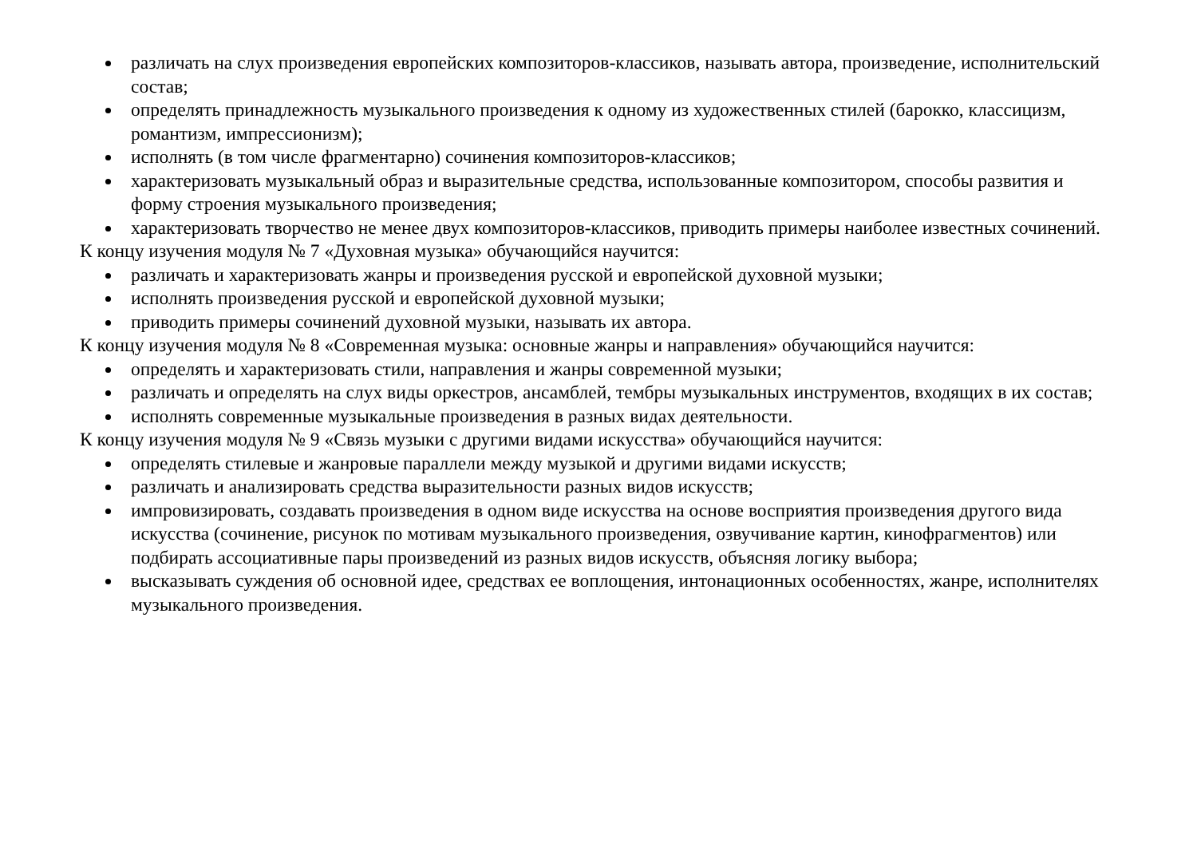различать на слух произведения европейских композиторов-классиков, называть автора, произведение, исполнительский состав;
определять принадлежность музыкального произведения к одному из художественных стилей (барокко, классицизм, романтизм, импрессионизм);
исполнять (в том числе фрагментарно) сочинения композиторов-классиков;
характеризовать музыкальный образ и выразительные средства, использованные композитором, способы развития и форму строения музыкального произведения;
характеризовать творчество не менее двух композиторов-классиков, приводить примеры наиболее известных сочинений.
К концу изучения модуля № 7 «Духовная музыка» обучающийся научится:
различать и характеризовать жанры и произведения русской и европейской духовной музыки;
исполнять произведения русской и европейской духовной музыки;
приводить примеры сочинений духовной музыки, называть их автора.
К концу изучения модуля № 8 «Современная музыка: основные жанры и направления» обучающийся научится:
определять и характеризовать стили, направления и жанры современной музыки;
различать и определять на слух виды оркестров, ансамблей, тембры музыкальных инструментов, входящих в их состав;
исполнять современные музыкальные произведения в разных видах деятельности.
К концу изучения модуля № 9 «Связь музыки с другими видами искусства» обучающийся научится:
определять стилевые и жанровые параллели между музыкой и другими видами искусств;
различать и анализировать средства выразительности разных видов искусств;
импровизировать, создавать произведения в одном виде искусства на основе восприятия произведения другого вида искусства (сочинение, рисунок по мотивам музыкального произведения, озвучивание картин, кинофрагментов) или подбирать ассоциативные пары произведений из разных видов искусств, объясняя логику выбора;
высказывать суждения об основной идее, средствах ее воплощения, интонационных особенностях, жанре, исполнителях музыкального произведения.